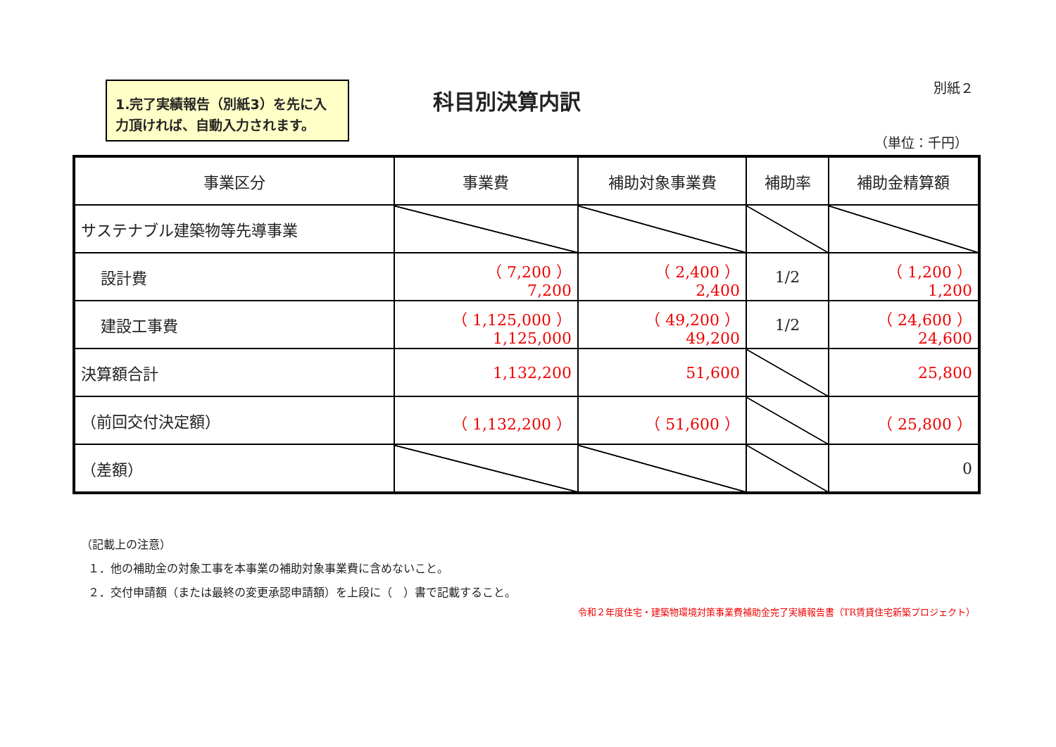1.完了実績報告（別紙3）を先に入力頂ければ、自動入力されます。
別紙２ 科目別決算内訳
（単位：千円）
| 事業区分 | 事業費 | 補助対象事業費 | 補助率 | 補助金精算額 |
| --- | --- | --- | --- | --- |
| サステナブル建築物等先導事業 | | | | |
| 設計費 | （ 7,200 ） 7,200 | （ 2,400 ） 2,400 | 1/2 | （ 1,200 ） 1,200 |
| 建設工事費 | （ 1,125,000 ） 1,125,000 | （ 49,200 ） 49,200 | 1/2 | （ 24,600 ） 24,600 |
| 決算額合計 | 1,132,200 | 51,600 | | 25,800 |
| （前回交付決定額） | （ 1,132,200 ） | （ 51,600 ） | | （ 25,800 ） |
| （差額） | | | | 0 |
（記載上の注意）
１．他の補助金の対象工事を本事業の補助対象事業費に含めないこと。
２．交付申請額（または最終の変更承認申請額）を上段に（　）書で記載すること。
令和２年度住宅・建築物環境対策事業費補助金完了実績報告書（TR賃貸住宅新築プロジェクト）